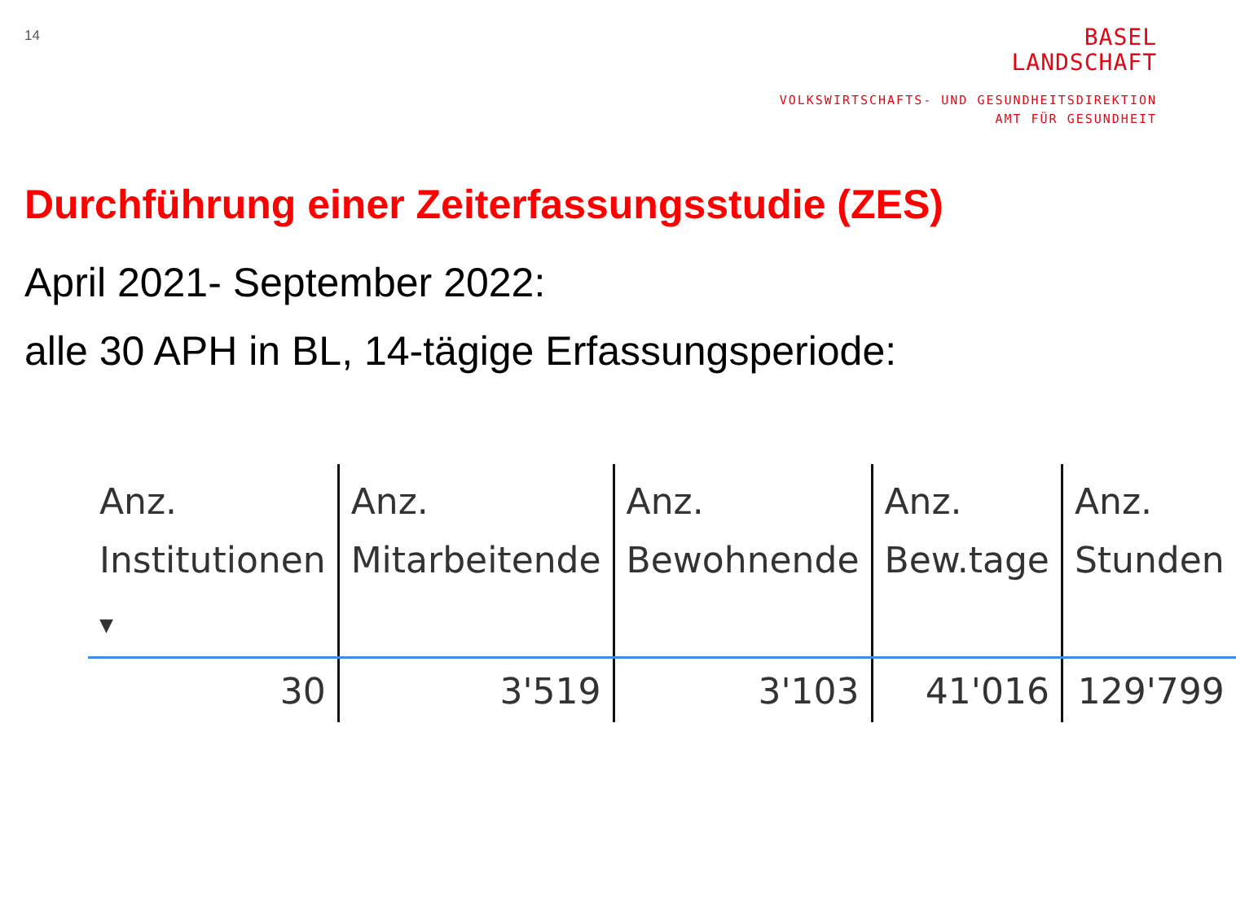14
BASEL
LANDSCHAFT
VOLKSWIRTSCHAFTS- UND GESUNDHEITSDIREKTION
AMT FÜR GESUNDHEIT
Durchführung einer Zeiterfassungsstudie (ZES)
April 2021- September 2022:
alle 30 APH in BL, 14-tägige Erfassungsperiode:
| Anz. Institutionen ▼ | Anz. Mitarbeitende | Anz. Bewohnende | Anz. Bew.tage | Anz. Stunden |
| --- | --- | --- | --- | --- |
| 30 | 3'519 | 3'103 | 41'016 | 129'799 |